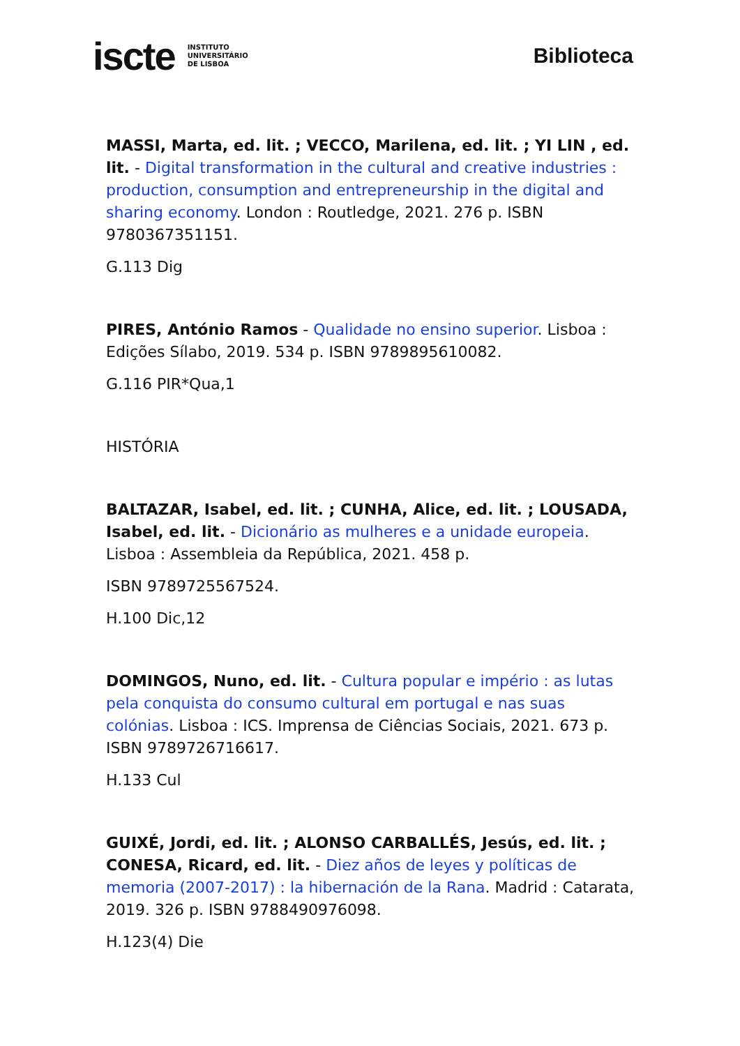iscte INSTITUTO
UNIVERSITÁRIO
DE LISBOA
Biblioteca
MASSI, Marta, ed. lit. ; VECCO, Marilena, ed. lit. ; YI LIN , ed. lit. - Digital transformation in the cultural and creative industries : production, consumption and entrepreneurship in the digital and sharing economy. London : Routledge, 2021. 276 p. ISBN 9780367351151.
G.113 Dig
PIRES, António Ramos - Qualidade no ensino superior. Lisboa : Edições Sílabo, 2019. 534 p. ISBN 9789895610082.
G.116 PIR*Qua,1
HISTÓRIA
BALTAZAR, Isabel, ed. lit. ; CUNHA, Alice, ed. lit. ; LOUSADA, Isabel, ed. lit. - Dicionário as mulheres e a unidade europeia. Lisboa : Assembleia da República, 2021. 458 p.
ISBN 9789725567524.
H.100 Dic,12
DOMINGOS, Nuno, ed. lit. - Cultura popular e império : as lutas pela conquista do consumo cultural em portugal e nas suas colónias. Lisboa : ICS. Imprensa de Ciências Sociais, 2021. 673 p. ISBN 9789726716617.
H.133 Cul
GUIXÉ, Jordi, ed. lit. ; ALONSO CARBALLÉS, Jesús, ed. lit. ; CONESA, Ricard, ed. lit. - Diez años de leyes y políticas de memoria (2007-2017) : la hibernación de la Rana. Madrid : Catarata, 2019. 326 p. ISBN 9788490976098.
H.123(4) Die